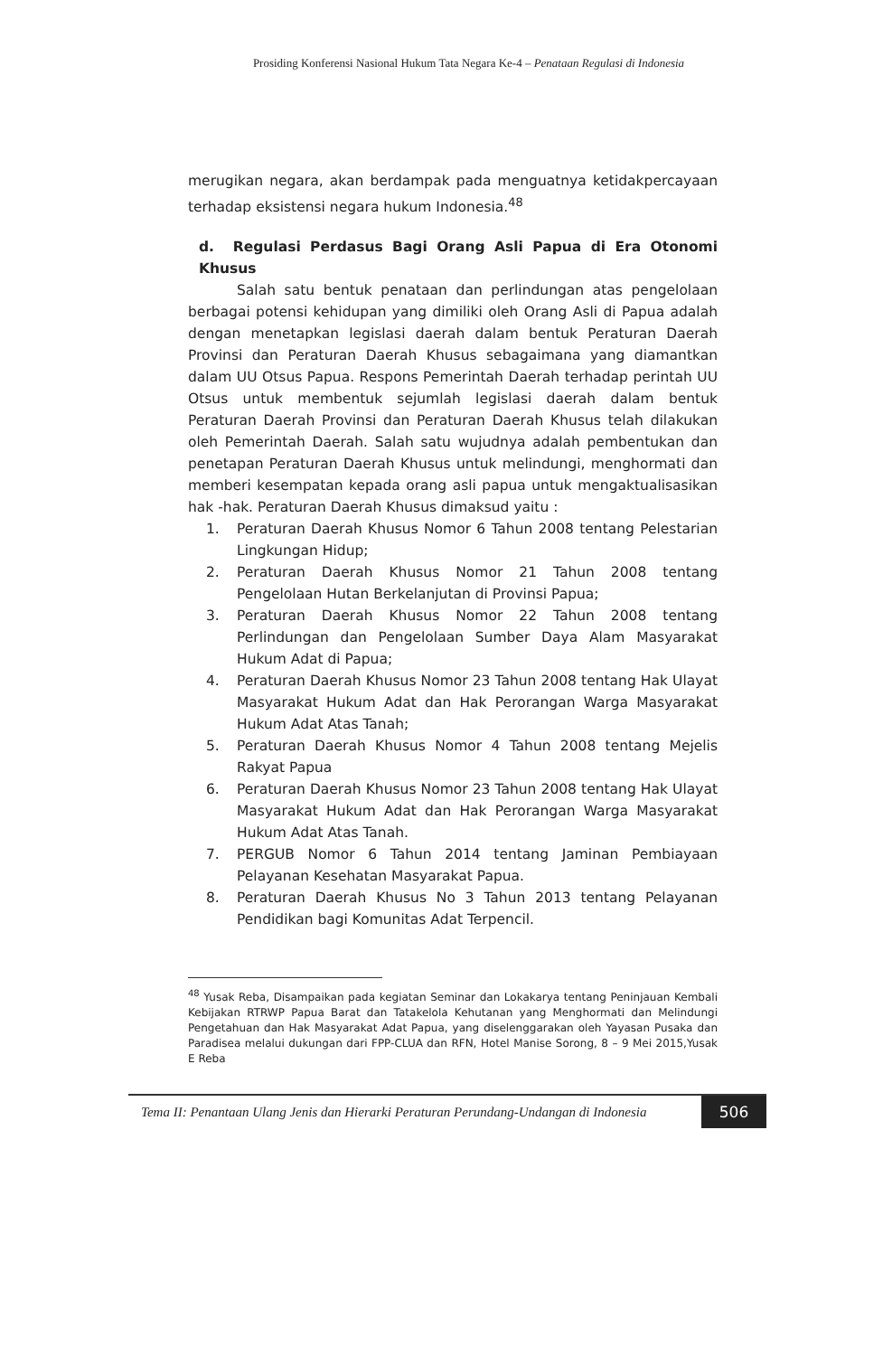Prosiding Konferensi Nasional Hukum Tata Negara Ke-4 – Penataan Regulasi di Indonesia
merugikan negara, akan berdampak pada menguatnya ketidakpercayaan terhadap eksistensi negara hukum Indonesia.<sup>48</sup>
d. Regulasi Perdasus Bagi Orang Asli Papua di Era Otonomi Khusus
Salah satu bentuk penataan dan perlindungan atas pengelolaan berbagai potensi kehidupan yang dimiliki oleh Orang Asli di Papua adalah dengan menetapkan legislasi daerah dalam bentuk Peraturan Daerah Provinsi dan Peraturan Daerah Khusus sebagaimana yang diamantkan dalam UU Otsus Papua. Respons Pemerintah Daerah terhadap perintah UU Otsus untuk membentuk sejumlah legislasi daerah dalam bentuk Peraturan Daerah Provinsi dan Peraturan Daerah Khusus telah dilakukan oleh Pemerintah Daerah. Salah satu wujudnya adalah pembentukan dan penetapan Peraturan Daerah Khusus untuk melindungi, menghormati dan memberi kesempatan kepada orang asli papua untuk mengaktualisasikan hak -hak. Peraturan Daerah Khusus dimaksud yaitu :
1. Peraturan Daerah Khusus Nomor 6 Tahun 2008 tentang Pelestarian Lingkungan Hidup;
2. Peraturan Daerah Khusus Nomor 21 Tahun 2008 tentang Pengelolaan Hutan Berkelanjutan di Provinsi Papua;
3. Peraturan Daerah Khusus Nomor 22 Tahun 2008 tentang Perlindungan dan Pengelolaan Sumber Daya Alam Masyarakat Hukum Adat di Papua;
4. Peraturan Daerah Khusus Nomor 23 Tahun 2008 tentang Hak Ulayat Masyarakat Hukum Adat dan Hak Perorangan Warga Masyarakat Hukum Adat Atas Tanah;
5. Peraturan Daerah Khusus Nomor 4 Tahun 2008 tentang Mejelis Rakyat Papua
6. Peraturan Daerah Khusus Nomor 23 Tahun 2008 tentang Hak Ulayat Masyarakat Hukum Adat dan Hak Perorangan Warga Masyarakat Hukum Adat Atas Tanah.
7. PERGUB Nomor 6 Tahun 2014 tentang Jaminan Pembiayaan Pelayanan Kesehatan Masyarakat Papua.
8. Peraturan Daerah Khusus No 3 Tahun 2013 tentang Pelayanan Pendidikan bagi Komunitas Adat Terpencil.
<sup>48</sup> Yusak Reba, Disampaikan pada kegiatan Seminar dan Lokakarya tentang Peninjauan Kembali Kebijakan RTRWP Papua Barat dan Tatakelola Kehutanan yang Menghormati dan Melindungi Pengetahuan dan Hak Masyarakat Adat Papua, yang diselenggarakan oleh Yayasan Pusaka dan Paradisea melalui dukungan dari FPP-CLUA dan RFN, Hotel Manise Sorong, 8 – 9 Mei 2015,Yusak E Reba
Tema II: Penantaan Ulang Jenis dan Hierarki Peraturan Perundang-Undangan di Indonesia
506